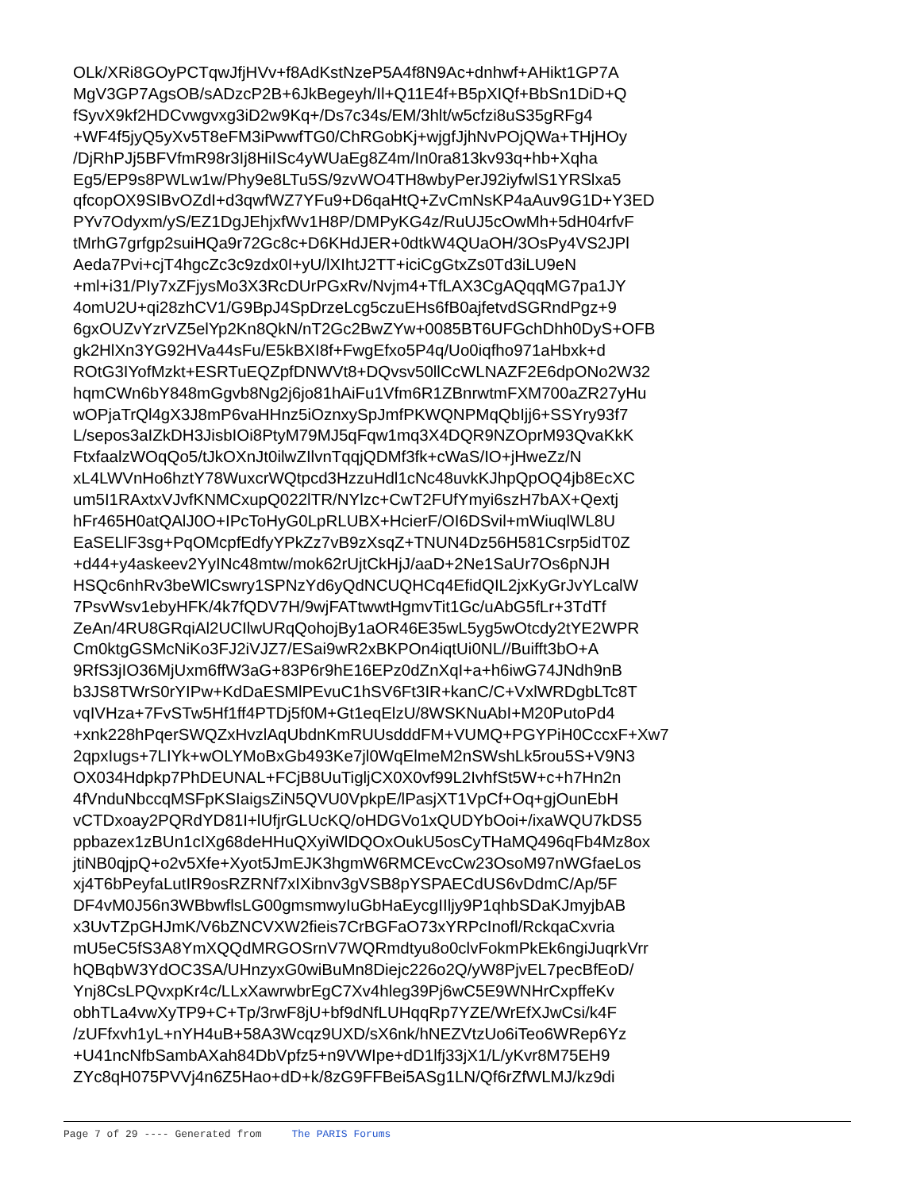OLk/XRi8GOyPCTqwJfjHVv+f8AdKstNzeP5A4f8N9Ac+dnhwf+AHikt1GP7A MgV3GP7AgsOB/sADzcP2B+6JkBegeyh/Il+Q11E4f+B5pXIQf+BbSn1DiD+Q fSyvX9kf2HDCvwgvxg3iD2w9Kq+/Ds7c34s/EM/3hlt/w5cfzi8uS35gRFg4 +WF4f5jyQ5yXv5T8eFM3iPwwfTG0/ChRGobKj+wjgfJjhNvPOjQWa+THjHOy /DjRhPJj5BFVfmR98r3Ij8HiISc4yWUaEg8Z4m/In0ra813kv93q+hb+Xqha Eg5/EP9s8PWLw1w/Phy9e8LTu5S/9zvWO4TH8wbyPerJ92iyfwlS1YRSlxa5 qfcopOX9SIBvOZdI+d3qwfWZ7YFu9+D6qaHtQ+ZvCmNsKP4aAuv9G1D+Y3ED PYv7Odyxm/yS/EZ1DgJEhjxfWv1H8P/DMPyKG4z/RuUJ5cOwMh+5dH04rfvF tMrhG7grfgp2suiHQa9r72Gc8c+D6KHdJER+0dtkW4QUaOH/3OsPy4VS2JPl Aeda7Pvi+cjT4hgcZc3c9zdx0I+yU/lXIhtJ2TT+iciCgGtxZs0Td3iLU9eN +ml+i31/PIy7xZFjysMo3X3RcDUrPGxRv/Nvjm4+TfLAX3CgAQqqMG7pa1JY 4omU2U+qi28zhCV1/G9BpJ4SpDrzeLcg5czuEHs6fB0ajfetvdSGRndPgz+9 6gxOUZvYzrVZ5elYp2Kn8QkN/nT2Gc2BwZYw+0085BT6UFGchDhh0DyS+OFB gk2HlXn3YG92HVa44sFu/E5kBXI8f+FwgEfxo5P4q/Uo0iqfho971aHbxk+d ROtG3IYofMzkt+ESRTuEQZpfDNWVt8+DQvsv50llCcWLNAZF2E6dpONo2W32 hqmCWn6bY848mGgvb8Ng2j6jo81hAiFu1Vfm6R1ZBnrwtmFXM700aZR27yHu wOPjaTrQl4gX3J8mP6vaHHnz5iOznxySpJmfPKWQNPMqQbIjj6+SSYry93f7 L/sepos3aIZkDH3JisbIOi8PtyM79MJ5qFqw1mq3X4DQR9NZOprM93QvaKkK FtxfaalzWOqQo5/tJkOXnJt0ilwZIlvnTqqjQDMf3fk+cWaS/IO+jHweZz/N xL4LWVnHo6hztY78WuxcrWQtpcd3HzzuHdl1cNc48uvkKJhpQpOQ4jb8EcXC um5I1RAxtxVJvfKNMCxupQ022lTR/NYlzc+CwT2FUfYmyi6szH7bAX+Qextj hFr465H0atQAlJ0O+IPcToHyG0LpRLUBX+HcierF/OI6DSvil+mWiuqlWL8U EaSELlF3sg+PqOMcpfEdfyYPkZz7vB9zXsqZ+TNUN4Dz56H581Csrp5idT0Z +d44+y4askeev2YyINc48mtw/mok62rUjtCkHjJ/aaD+2Ne1SaUr7Os6pNJH HSQc6nhRv3beWlCswry1SPNzYd6yQdNCUQHCq4EfidQIL2jxKyGrJvYLcalW 7PsvWsv1ebyHFK/4k7fQDV7H/9wjFATtwwtHgmvTit1Gc/uAbG5fLr+3TdTf ZeAn/4RU8GRqiAl2UCIlwURqQohojBy1aOR46E35wL5yg5wOtcdy2tYE2WPR Cm0ktgGSMcNiKo3FJ2iVJZ7/ESai9wR2xBKPOn4iqtUi0NL//Buifft3bO+A 9RfS3jIO36MjUxm6ffW3aG+83P6r9hE16EPz0dZnXqI+a+h6iwG74JNdh9nB b3JS8TWrS0rYIPw+KdDaESMlPEvuC1hSV6Ft3IR+kanC/C+VxlWRDgbLTc8T vqIVHza+7FvSTw5Hf1ff4PTDj5f0M+Gt1eqElzU/8WSKNuAbI+M20PutoPd4 +xnk228hPqerSWQZxHvzlAqUbdnKmRUUsdddFM+VUMQ+PGYPiH0CccxF+Xw7 2qpxIugs+7LIYk+wOLYMoBxGb493Ke7jl0WqElmeM2nSWshLk5rou5S+V9N3 OX034Hdpkp7PhDEUNAL+FCjB8UuTigljCX0X0vf99L2IvhfSt5W+c+h7Hn2n 4fVnduNbccqMSFpKSIaigsZiN5QVU0VpkpE/lPasjXT1VpCf+Oq+gjOunEbH vCTDxoay2PQRdYD81I+lUfjrGLUcKQ/oHDGVo1xQUDYbOoi+/ixaWQU7kDS5 ppbazex1zBUn1cIXg68deHHuQXyiWlDQOxOukU5osCyTHaMQ496qFb4Mz8ox jtiNB0qjpQ+o2v5Xfe+Xyot5JmEJK3hgmW6RMCEvcCw23OsoM97nWGfaeLos xj4T6bPeyfaLutIR9osRZRNf7xIXibnv3gVSB8pYSPAECdUS6vDdmC/Ap/5F DF4vM0J56n3WBbwflsLG00gmsmwyIuGbHaEycgIIljy9P1qhbSDaKJmyjbAB x3UvTZpGHJmK/V6bZNCVXW2fieis7CrBGFaO73xYRPcInofl/RckqaCxvria mU5eC5fS3A8YmXQQdMRGOSrnV7WQRmdtyu8o0clvFokmPkEk6ngiJuqrkVrr hQBqbW3YdOC3SA/UHnzyxG0wiBuMn8Diejc226o2Q/yW8PjvEL7pecBfEoD/ Ynj8CsLPQvxpKr4c/LLxXawrwbrEgC7Xv4hleg39Pj6wC5E9WNHrCxpffeKv obhTLa4vwXyTP9+C+Tp/3rwF8jU+bf9dNfLUHqqRp7YZE/WrEfXJwCsi/k4F /zUFfxvh1yL+nYH4uB+58A3Wcqz9UXD/sX6nk/hNEZVtzUo6iTeo6WRep6Yz +U41ncNfbSambAXah84DbVpfz5+n9VWIpe+dD1lfj33jX1/L/yKvr8M75EH9 ZYc8qH075PVVj4n6Z5Hao+dD+k/8zG9FFBei5ASg1LN/Qf6rZfWLMJ/kz9di
Page 7 of 29 ---- Generated from The PARIS Forums